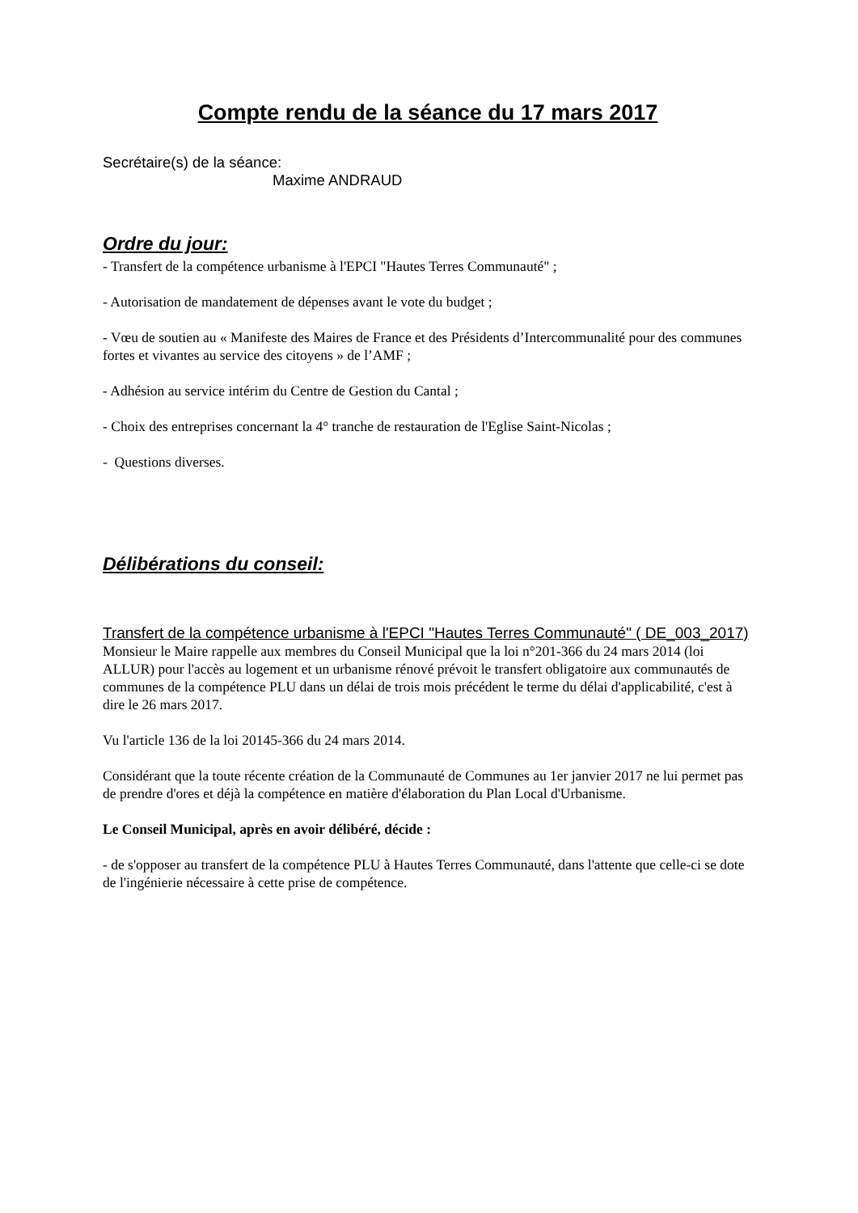Compte rendu de la séance du 17 mars 2017
Secrétaire(s) de la séance:
Maxime ANDRAUD
Ordre du jour:
- Transfert de la compétence urbanisme à l'EPCI "Hautes Terres Communauté" ;
- Autorisation de mandatement de dépenses avant le vote du budget ;
- Vœu de soutien au « Manifeste des Maires de France et des Présidents d’Intercommunalité pour des communes fortes et vivantes au service des citoyens » de l’AMF ;
- Adhésion au service intérim du Centre de Gestion du Cantal ;
- Choix des entreprises concernant la 4° tranche de restauration de l'Eglise Saint-Nicolas ;
- Questions diverses.
Délibérations du conseil:
Transfert de la compétence urbanisme à l'EPCI "Hautes Terres Communauté" ( DE_003_2017)
Monsieur le Maire rappelle aux membres du Conseil Municipal que la loi n°201-366 du 24 mars 2014 (loi ALLUR) pour l'accès au logement et un urbanisme rénové prévoit le transfert obligatoire aux communautés de communes de la compétence PLU dans un délai de trois mois précédent le terme du délai d'applicabilité, c'est à dire le 26 mars 2017.
Vu l'article 136 de la loi 20145-366 du 24 mars 2014.
Considérant que la toute récente création de la Communauté de Communes au 1er janvier 2017 ne lui permet pas de prendre d'ores et déjà la compétence en matière d'élaboration du Plan Local d'Urbanisme.
Le Conseil Municipal, après en avoir délibéré, décide :
- de s'opposer au transfert de la compétence PLU à Hautes Terres Communauté, dans l'attente que celle-ci se dote de l'ingénierie nécessaire à cette prise de compétence.